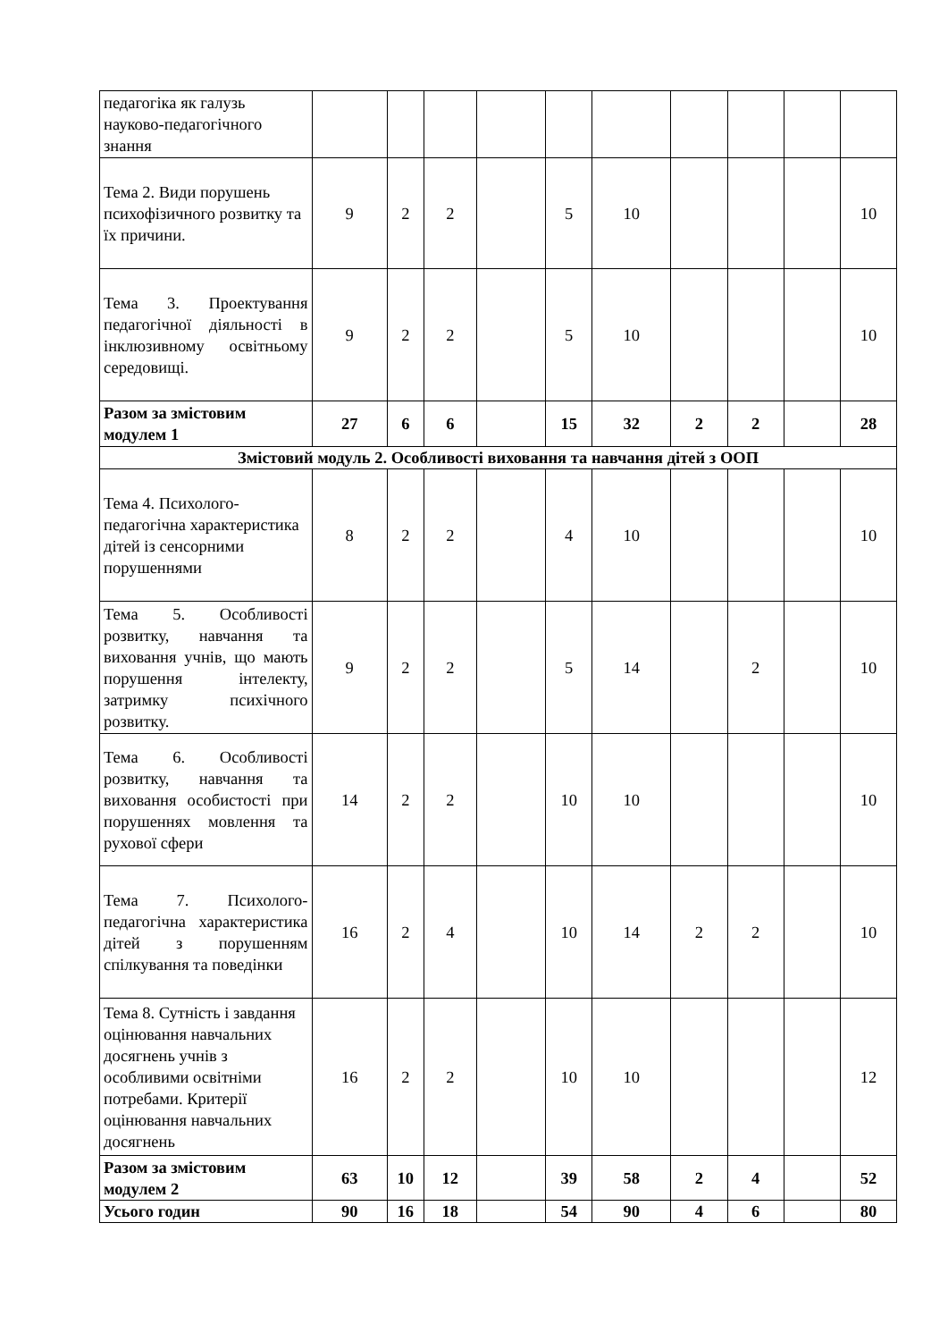| педагогіка як галузь науково-педагогічного знання | | | | | | | | | | |
| Тема 2. Види порушень психофізичного розвитку та їх причини. | 9 | 2 | 2 | | 5 | 10 | | | | 10 |
| Тема 3. Проектування педагогічної діяльності в інклюзивному освітньому середовищі. | 9 | 2 | 2 | | 5 | 10 | | | | 10 |
| Разом за змістовим модулем 1 | 27 | 6 | 6 | | 15 | 32 | 2 | 2 | | 28 |
| Змістовий модуль 2. Особливості виховання та навчання дітей з ООП | | | | | | | | | | |
| Тема 4. Психолого-педагогічна характеристика дітей із сенсорними порушеннями | 8 | 2 | 2 | | 4 | 10 | | | | 10 |
| Тема 5. Особливості розвитку, навчання та виховання учнів, що мають порушення інтелекту, затримку психічного розвитку. | 9 | 2 | 2 | | 5 | 14 | | 2 | | 10 |
| Тема 6. Особливості розвитку, навчання та виховання особистості при порушеннях мовлення та рухової сфери | 14 | 2 | 2 | | 10 | 10 | | | | 10 |
| Тема 7. Психолого-педагогічна характеристика дітей з порушенням спілкування та поведінки | 16 | 2 | 4 | | 10 | 14 | 2 | 2 | | 10 |
| Тема 8. Сутність і завдання оцінювання навчальних досягнень учнів з особливими освітніми потребами. Критерії оцінювання навчальних досягнень | 16 | 2 | 2 | | 10 | 10 | | | | 12 |
| Разом за змістовим модулем 2 | 63 | 10 | 12 | | 39 | 58 | 2 | 4 | | 52 |
| Усього годин | 90 | 16 | 18 | | 54 | 90 | 4 | 6 | | 80 |